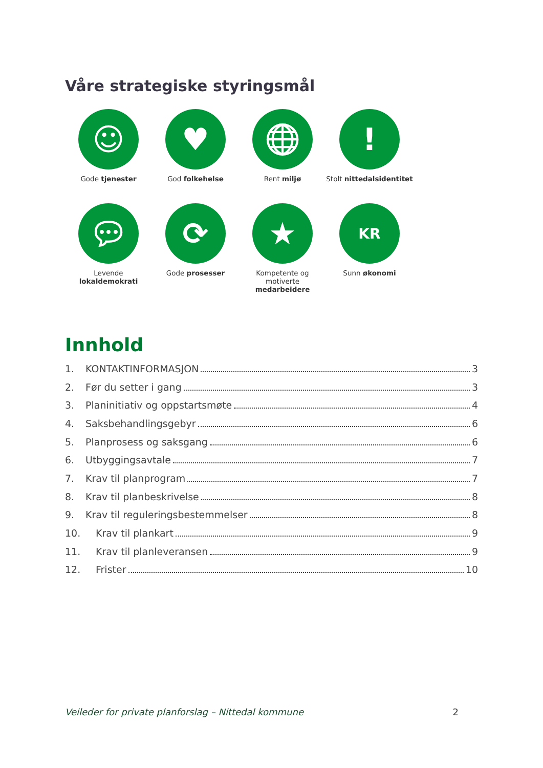Våre strategiske styringsmål
☺
Gode tjenester
♥
God folkehelse
🌐︎
Rent miljø
!
Stolt nittedalsidentitet
💬︎
Levende lokaldemokrati
⟳
Gode prosesser
★
Kompetente og motiverte medarbeidere
KR
Sunn økonomi
Innhold
1. KONTAKTINFORMASJON 3
2. Før du setter i gang 3
3. Planinitiativ og oppstartsmøte 4
4. Saksbehandlingsgebyr 6
5. Planprosess og saksgang 6
6. Utbyggingsavtale 7
7. Krav til planprogram 7
8. Krav til planbeskrivelse 8
9. Krav til reguleringsbestemmelser 8
10. Krav til plankart 9
11. Krav til planleveransen 9
12. Frister 10
Veileder for private planforslag – Nittedal kommune 2